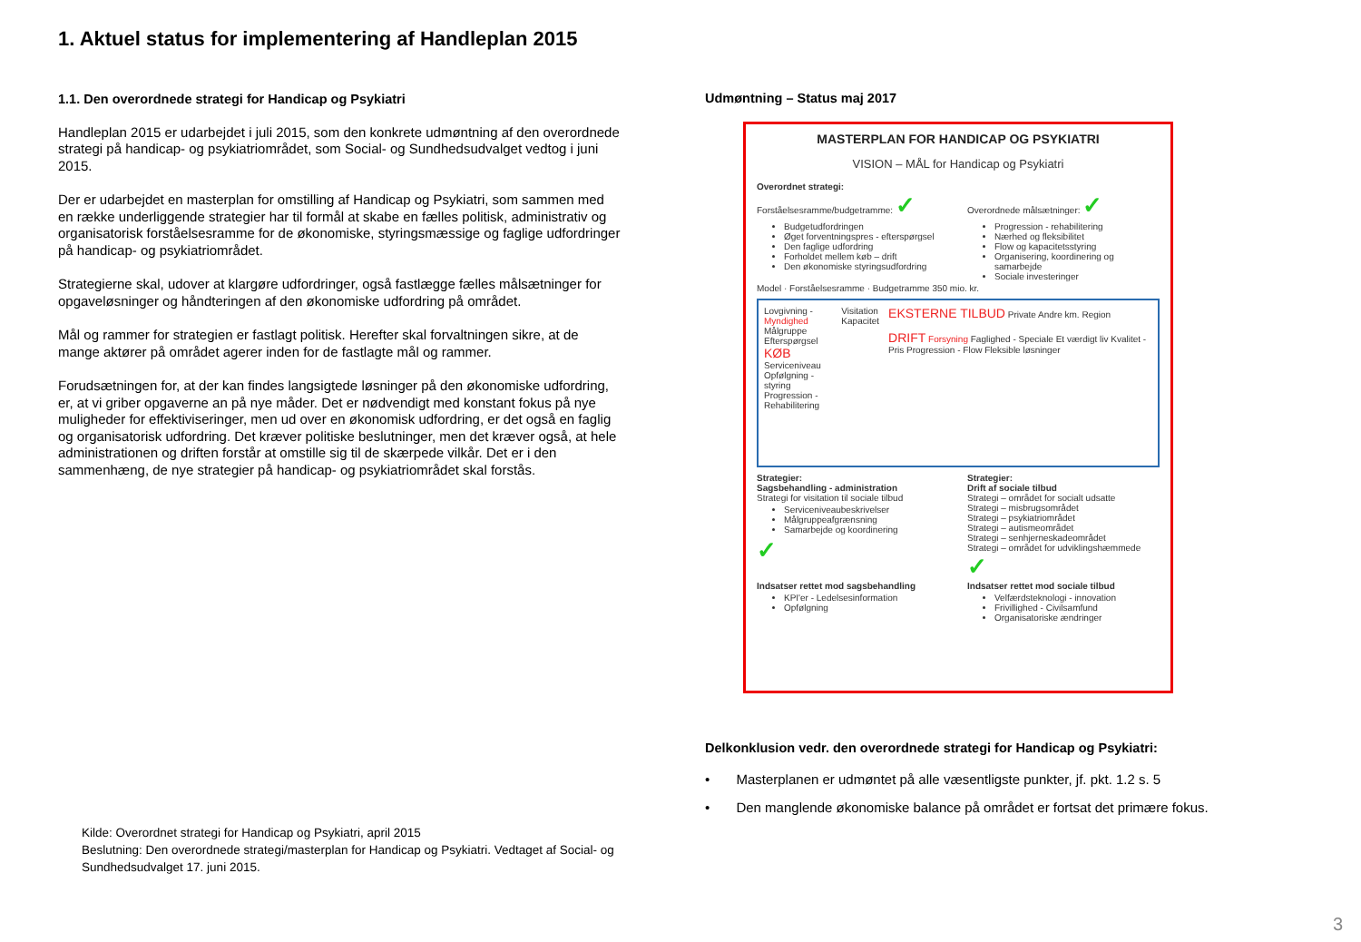1. Aktuel status for implementering af Handleplan 2015
1.1. Den overordnede strategi for Handicap og Psykiatri
Handleplan 2015 er udarbejdet i juli 2015, som den konkrete udmøntning af den overordnede strategi på handicap- og psykiatriområdet, som Social- og Sundhedsudvalget vedtog i juni 2015.
Der er udarbejdet en masterplan for omstilling af Handicap og Psykiatri, som sammen med en række underliggende strategier har til formål at skabe en fælles politisk, administrativ og organisatorisk forståelsesramme for de økonomiske, styringsmæssige og faglige udfordringer på handicap- og psykiatriområdet.
Strategierne skal, udover at klargøre udfordringer, også fastlægge fælles målsætninger for opgaveløsninger og håndteringen af den økonomiske udfordring på området.
Mål og rammer for strategien er fastlagt politisk. Herefter skal forvaltningen sikre, at de mange aktører på området agerer inden for de fastlagte mål og rammer.
Forudsætningen for, at der kan findes langsigtede løsninger på den økonomiske udfordring, er, at vi griber opgaverne an på nye måder. Det er nødvendigt med konstant fokus på nye muligheder for effektiviseringer, men ud over en økonomisk udfordring, er det også en faglig og organisatorisk udfordring. Det kræver politiske beslutninger, men det kræver også, at hele administrationen og driften forstår at omstille sig til de skærpede vilkår. Det er i den sammenhæng, de nye strategier på handicap- og psykiatriområdet skal forstås.
Kilde: Overordnet strategi for Handicap og Psykiatri, april 2015
Beslutning: Den overordnede strategi/masterplan for Handicap og Psykiatri. Vedtaget af Social- og Sundhedsudvalget 17. juni 2015.
Udmøntning – Status maj 2017
MASTERPLAN FOR HANDICAP OG PSYKIATRI
VISION – MÅL for Handicap og Psykiatri
Overordnet strategi:
Forståelsesramme/budgetramme: ✓
Budgetudfordringen
Øget forventningspres - efterspørgsel
Den faglige udfordring
Forholdet mellem køb – drift
Den økonomiske styringsudfordring
Overordnede målsætninger: ✓
Progression - rehabilitering
Nærhed og fleksibilitet
Flow og kapacitetsstyring
Organisering, koordinering og samarbejde
Sociale investeringer
Model · Forståelsesramme · Budgetramme 350 mio. kr.
Lovgivning - Myndighed
Målgruppe
Efterspørgsel KØB
Serviceniveau
Opfølgning - styring
Progression - Rehabilitering
Visitation
Kapacitet
EKSTERNE TILBUD Private Andre km. Region
DRIFT Forsyning Faglighed - Speciale Et værdigt liv Kvalitet - Pris Progression - Flow Fleksible løsninger
Strategier:
Sagsbehandling - administration
Strategi for visitation til sociale tilbud
Serviceniveaubeskrivelser
Målgruppeafgrænsning
Samarbejde og koordinering
✓
Strategier:
Drift af sociale tilbud
Strategi – området for socialt udsatte
Strategi – misbrugsområdet
Strategi – psykiatriområdet
Strategi – autismeområdet
Strategi – senhjerneskadeområdet
Strategi – området for udviklingshæmmede ✓
Indsatser rettet mod sagsbehandling
KPI'er - Ledelsesinformation
Opfølgning
Indsatser rettet mod sociale tilbud
Velfærdsteknologi - innovation
Frivillighed - Civilsamfund
Organisatoriske ændringer
Delkonklusion vedr. den overordnede strategi for Handicap og Psykiatri:
• Masterplanen er udmøntet på alle væsentligste punkter, jf. pkt. 1.2 s. 5
• Den manglende økonomiske balance på området er fortsat det primære fokus.
3